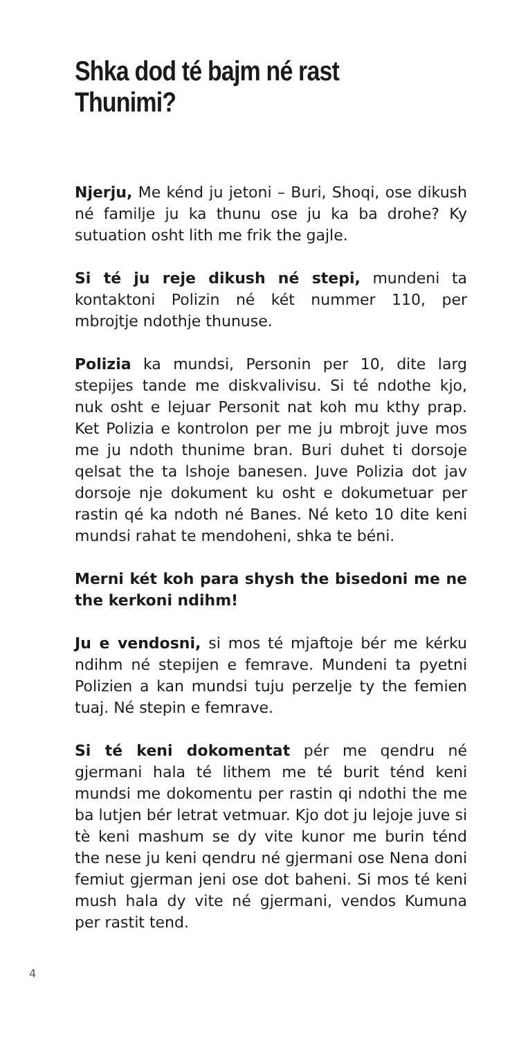Shka dod té bajm né rast Thunimi?
Njerju, Me kénd ju jetoni – Buri, Shoqi, ose dikush né familje ju ka thunu ose ju ka ba drohe? Ky sutuation osht lith me frik the gajle.
Si té ju reje dikush né stepi, mundeni ta kontaktoni Polizin né két nummer 110, per mbrojtje ndothje thunuse.
Polizia ka mundsi, Personin per 10, dite larg stepijes tande me diskvalivisu. Si té ndothe kjo, nuk osht e lejuar Personit nat koh mu kthy prap. Ket Polizia e kontrolon per me ju mbrojt juve mos me ju ndoth thunime bran. Buri duhet ti dorsoje qelsat the ta lshoje banesen. Juve Polizia dot jav dorsoje nje dokument ku osht e dokumetuar per rastin qé ka ndoth né Banes. Né keto 10 dite keni mundsi rahat te mendoheni, shka te béni.
Merni két koh para shysh the bisedoni me ne the kerkoni ndihm!
Ju e vendosni, si mos té mjaftoje bér me kérku ndihm né stepijen e femrave. Mundeni ta pyetni Polizien a kan mundsi tuju perzelje ty the femien tuaj. Né stepin e femrave.
Si té keni dokomentat pér me qendru né gjermani hala té lithem me té burit ténd keni mundsi me dokomentu per rastin qi ndothi the me ba lutjen bér letrat vetmuar. Kjo dot ju lejoje juve si tè keni mashum se dy vite kunor me burin ténd the nese ju keni qendru né gjermani ose Nena doni femiut gjerman jeni ose dot baheni. Si mos té keni mush hala dy vite né gjermani, vendos Kumuna per rastit tend.
4